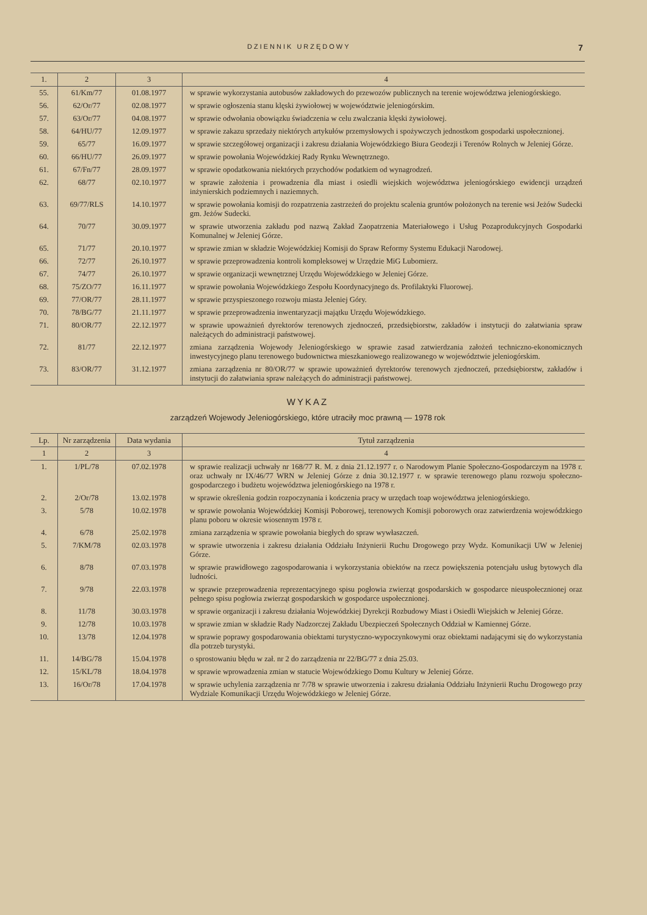DZIENNIK URZĘDOWY 7
| 1. | 2 | 3 | 4 |
| 55. | 61/Km/77 | 01.08.1977 | w sprawie wykorzystania autobusów zakładowych do przewozów publicznych na terenie województwa jeleniogórskiego. |
| 56. | 62/Or/77 | 02.08.1977 | w sprawie ogłoszenia stanu klęski żywiołowej w województwie jeleniogórskim. |
| 57. | 63/Or/77 | 04.08.1977 | w sprawie odwołania obowiązku świadczenia w celu zwalczania klęski żywiołowej. |
| 58. | 64/HU/77 | 12.09.1977 | w sprawie zakazu sprzedaży niektórych artykułów przemysłowych i spożywczych jednostkom gospodarki uspołecznionej. |
| 59. | 65/77 | 16.09.1977 | w sprawie szczegółowej organizacji i zakresu działania Wojewódzkiego Biura Geodezji i Terenów Rolnych w Jeleniej Górze. |
| 60. | 66/HU/77 | 26.09.1977 | w sprawie powołania Wojewódzkiej Rady Rynku Wewnętrznego. |
| 61. | 67/Fn/77 | 28.09.1977 | w sprawie opodatkowania niektórych przychodów podatkiem od wynagrodzeń. |
| 62. | 68/77 | 02.10.1977 | w sprawie założenia i prowadzenia dla miast i osiedli wiejskich województwa jeleniogórskiego ewidencji urządzeń inżynierskich podziemnych i naziemnych. |
| 63. | 69/77/RLS | 14.10.1977 | w sprawie powołania komisji do rozpatrzenia zastrzeżeń do projektu scalenia gruntów położonych na terenie wsi Jeżów Sudecki gm. Jeżów Sudecki. |
| 64. | 70/77 | 30.09.1977 | w sprawie utworzenia zakładu pod nazwą Zakład Zaopatrzenia Materiałowego i Usług Pozaprodukcyjnych Gospodarki Komunalnej w Jeleniej Górze. |
| 65. | 71/77 | 20.10.1977 | w sprawie zmian w składzie Wojewódzkiej Komisji do Spraw Reformy Systemu Edukacji Narodowej. |
| 66. | 72/77 | 26.10.1977 | w sprawie przeprowadzenia kontroli kompleksowej w Urzędzie MiG Lubomierz. |
| 67. | 74/77 | 26.10.1977 | w sprawie organizacji wewnętrznej Urzędu Wojewódzkiego w Jeleniej Górze. |
| 68. | 75/ZO/77 | 16.11.1977 | w sprawie powołania Wojewódzkiego Zespołu Koordynacyjnego ds. Profilaktyki Fluorowej. |
| 69. | 77/OR/77 | 28.11.1977 | w sprawie przyspieszonego rozwoju miasta Jeleniej Góry. |
| 70. | 78/BG/77 | 21.11.1977 | w sprawie przeprowadzenia inwentaryzacji majątku Urzędu Wojewódzkiego. |
| 71. | 80/OR/77 | 22.12.1977 | w sprawie upoważnień dyrektorów terenowych zjednoczeń, przedsiębiorstw, zakładów i instytucji do załatwiania spraw należących do administracji państwowej. |
| 72. | 81/77 | 22.12.1977 | zmiana zarządzenia Wojewody Jeleniogórskiego w sprawie zasad zatwierdzania założeń techniczno-ekonomicznych inwestycyjnego planu terenowego budownictwa mieszkaniowego realizowanego w województwie jeleniogórskim. |
| 73. | 83/OR/77 | 31.12.1977 | zmiana zarządzenia nr 80/OR/77 w sprawie upoważnień dyrektorów terenowych zjednoczeń, przedsiębiorstw, zakładów i instytucji do załatwiania spraw należących do administracji państwowej. |
WYKAZ
zarządzeń Wojewody Jeleniogórskiego, które utraciły moc prawną — 1978 rok
| Lp. | Nr zarządzenia | Data wydania | Tytuł zarządzenia |
| --- | --- | --- | --- |
| 1 | 2 | 3 | 4 |
| 1. | 1/PL/78 | 07.02.1978 | w sprawie realizacji uchwały nr 168/77 R. M. z dnia 21.12.1977 r. o Narodowym Planie Społeczno-Gospodarczym na 1978 r. oraz uchwały nr IX/46/77 WRN w Jeleniej Górze z dnia 30.12.1977 r. w sprawie terenowego planu rozwoju społeczno-gospodarczego i budżetu województwa jeleniogórskiego na 1978 r. |
| 2. | 2/Or/78 | 13.02.1978 | w sprawie określenia godzin rozpoczynania i kończenia pracy w urzędach toap województwa jeleniogórskiego. |
| 3. | 5/78 | 10.02.1978 | w sprawie powołania Wojewódzkiej Komisji Poborowej, terenowych Komisji poborowych oraz zatwierdzenia wojewódzkiego planu poboru w okresie wiosennym 1978 r. |
| 4. | 6/78 | 25.02.1978 | zmiana zarządzenia w sprawie powołania biegłych do spraw wywłaszczeń. |
| 5. | 7/KM/78 | 02.03.1978 | w sprawie utworzenia i zakresu działania Oddziału Inżynierii Ruchu Drogowego przy Wydz. Komunikacji UW w Jeleniej Górze. |
| 6. | 8/78 | 07.03.1978 | w sprawie prawidłowego zagospodarowania i wykorzystania obiektów na rzecz powiększenia potencjału usług bytowych dla ludności. |
| 7. | 9/78 | 22.03.1978 | w sprawie przeprowadzenia reprezentacyjnego spisu pogłowia zwierząt gospodarskich w gospodarce nieuspołecznionej oraz pełnego spisu pogłowia zwierząt gospodarskich w gospodarce uspołecznionej. |
| 8. | 11/78 | 30.03.1978 | w sprawie organizacji i zakresu działania Wojewódzkiej Dyrekcji Rozbudowy Miast i Osiedli Wiejskich w Jeleniej Górze. |
| 9. | 12/78 | 10.03.1978 | w sprawie zmian w składzie Rady Nadzorczej Zakładu Ubezpieczeń Społecznych Oddział w Kamiennej Górze. |
| 10. | 13/78 | 12.04.1978 | w sprawie poprawy gospodarowania obiektami turystyczno-wypoczynkowymi oraz obiektami nadającymi się do wykorzystania dla potrzeb turystyki. |
| 11. | 14/BG/78 | 15.04.1978 | o sprostowaniu błędu w zał. nr 2 do zarządzenia nr 22/BG/77 z dnia 25.03. |
| 12. | 15/KL/78 | 18.04.1978 | w sprawie wprowadzenia zmian w statucie Wojewódzkiego Domu Kultury w Jeleniej Górze. |
| 13. | 16/Or/78 | 17.04.1978 | w sprawie uchylenia zarządzenia nr 7/78 w sprawie utworzenia i zakresu działania Oddziału Inżynierii Ruchu Drogowego przy Wydziale Komunikacji Urzędu Wojewódzkiego w Jeleniej Górze. |